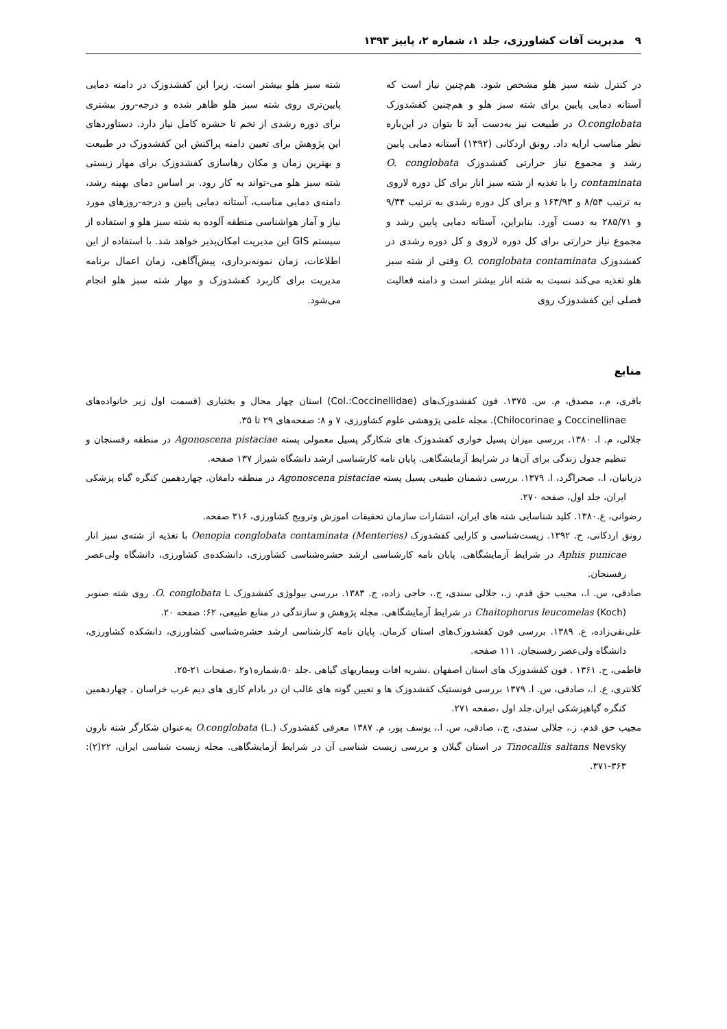۹ مدیریت آفات کشاورزی، جلد ۱، شماره ۲، پاییز ۱۳۹۳
در کنترل شته سبز هلو مشخص شود. هم‌چنین نیاز است که آستانه دمایی پایین برای شته سبز هلو و هم‌چنین کفشدوزک O.conglobata در طبیعت نیز به‌دست آید تا بتوان در این‌باره نظر مناسب ارایه داد. رونق اردکانی (۱۳۹۲) آستانه دمایی پایین رشد و مجموع نیاز حرارتی کفشدوزک O. conglobata contaminata را با تغذیه از شته سبز انار برای کل دوره لاروی به ترتیب ۸/۵۴ و ۱۶۳/۹۳ و برای کل دوره رشدی به ترتیب ۹/۳۴ و ۲۸۵/۷۱ به دست آورد. بنابراین، آستانه دمایی پایین رشد و مجموع نیاز حرارتی برای کل دوره لاروی و کل دوره رشدی در کفشدوزک O. conglobata contaminata وقتی از شته سبز هلو تغذیه می‌کند نسبت به شته انار بیشتر است و دامنه فعالیت فصلی این کفشدوزک روی
شته سبز هلو بیشتر است. زیرا این کفشدوزک در دامنه دمایی پایین‌تری روی شته سبز هلو ظاهر شده و درجه-روز بیشتری برای دوره رشدی از تخم تا حشره کامل نیاز دارد. دستاوردهای این پژوهش برای تعیین دامنه پراکنش این کفشدوزک در طبیعت و بهترین زمان و مکان رهاسازی کفشدوزک برای مهار زیستی شته سبز هلو می-تواند به کار رود. بر اساس دمای بهینه رشد، دامنه‌ی دمایی مناسب، آستانه دمایی پایین و درجه-روزهای مورد نیاز و آمار هواشناسی منطقه آلوده به شته سبز هلو و استفاده از سیستم GIS این مدیریت امکان‌پذیر خواهد شد. با استفاده از این اطلاعات، زمان نمونه‌برداری، پیش‌آگاهی، زمان اعمال برنامه مدیریت برای کاربرد کفشدوزک و مهار شته سبز هلو انجام می‌شود.
منابع
باقری، م.، مصدق، م. س. ۱۳۷۵. فون کفشدوزک‌های (Col.:Coccinellidae) استان چهار محال و بختیاری (قسمت اول زیر خانواده‌های Coccinellinae و Chilocorinae). مجله علمی پژوهشی علوم کشاورزی، ۷ و ۸: صفحه‌های ۲۹ تا ۳۵.
جلالی، م. ا. ۱۳۸۰. بررسی میزان پسیل خواری کفشدوزک های شکارگر پسیل معمولی پسته Agonoscena pistaciae در منطقه رفسنجان و تنظیم جدول زندگی برای آن‌ها در شرایط آزمایشگاهی. پایان نامه کارشناسی ارشد دانشگاه شیراز ۱۳۷ صفحه.
دزیانیان، ا.، صحراگرد، ا. ۱۳۷۹. بررسی دشمنان طبیعی پسیل پسته Agonoscena pistaciae در منطقه دامغان. چهاردهمین کنگره گیاه پزشکی ایران، جلد اول، صفحه ۲۷۰.
رضوانی، ع.۱۳۸۰. کلید شناسایی شته های ایران، انتشارات سازمان تحقیقات اموزش وترویج کشاورزی، ۳۱۶ صفحه.
رونق اردکانی، ح. ۱۳۹۲. زیست‌شناسی و کارایی کفشدوزک (Oenopia conglobata contaminata (Menteries با تغذیه از شته‌ی سبز انار Aphis punicae در شرایط آزمایشگاهی. پایان نامه کارشناسی ارشد حشره‌شناسی کشاورزی، دانشکده‌ی کشاورزی، دانشگاه ولی‌عصر رفسنجان.
صادقی، س. ا.، مجیب حق قدم، ز.، جلالی سندی، ج.، حاجی زاده، ج. ۱۳۸۳. بررسی بیولوژی کفشدوزک O. conglobata L. روی شته صنوبر Chaitophorus leucomelas (Koch) در شرایط آزمایشگاهی. مجله پژوهش و سازندگی در منابع طبیعی، ۶۲: صفحه ۲۰.
علی‌نقی‌زاده، ع. ۱۳۸۹. بررسی فون کفشدوزک‌های استان کرمان. پایان نامه کارشناسی ارشد حشره‌شناسی کشاورزی، دانشکده کشاورزی، دانشگاه ولی‌عصر رفسنجان. ۱۱۱ صفحه.
فاطمی، ح. ۱۳۶۱ . فون کفشدوزک های استان اصفهان .نشریه افات وبیماریهای گیاهی .جلد ۵۰،شماره۱و۲ ،صفحات ۲۱-۲۵.
کلانتری، ع. ا.، صادقی، س. ا. ۱۳۷۹ بررسی فونستیک کفشدوزک ها و تعیین گونه های غالب ان در بادام کاری های دیم غرب خراسان . چهاردهمین کنگره گیاهپزشکی ایران.جلد اول ،صفحه ۲۷۱.
مجیب حق قدم، ز.، جلالی سندی، ج.، صادقی، س. ا.، یوسف پور، م. ۱۳۸۷ معرفی کفشدوزک O.conglobata (L.) به‌عنوان شکارگر شته نارون Tinocallis saltans Nevsky در استان گیلان و بررسی زیست شناسی آن در شرایط آزمایشگاهی. مجله زیست شناسی ایران، ۲۲(۲): ۳۶۳-۳۷۱.